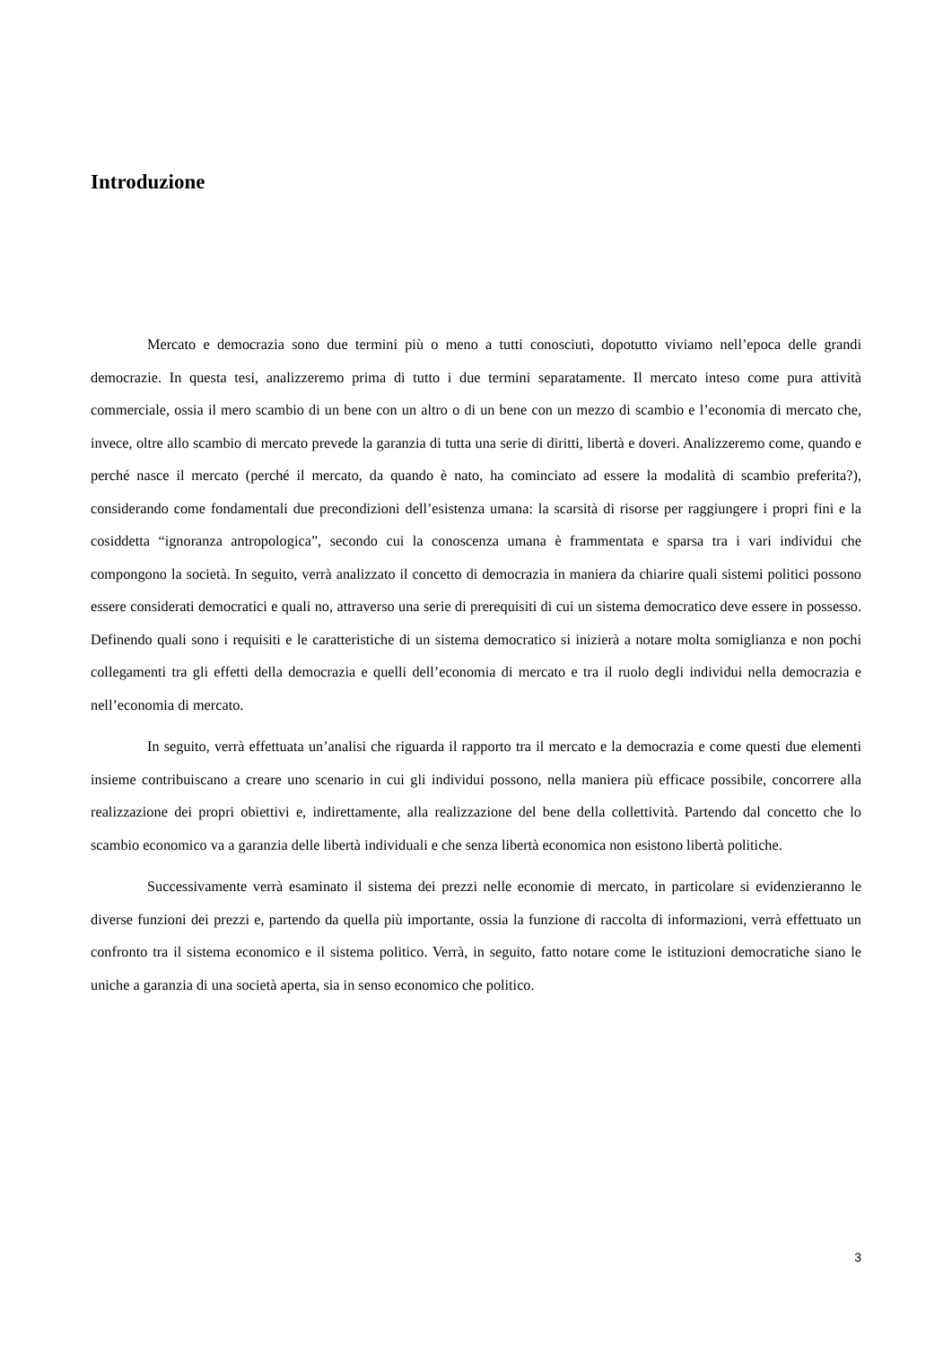Introduzione
Mercato e democrazia sono due termini più o meno a tutti conosciuti, dopotutto viviamo nell’epoca delle grandi democrazie. In questa tesi, analizzeremo prima di tutto i due termini separatamente. Il mercato inteso come pura attività commerciale, ossia il mero scambio di un bene con un altro o di un bene con un mezzo di scambio e l’economia di mercato che, invece, oltre allo scambio di mercato prevede la garanzia di tutta una serie di diritti, libertà e doveri. Analizzeremo come, quando e perché nasce il mercato (perché il mercato, da quando è nato, ha cominciato ad essere la modalità di scambio preferita?), considerando come fondamentali due precondizioni dell’esistenza umana: la scarsità di risorse per raggiungere i propri fini e la cosiddetta “ignoranza antropologica”, secondo cui la conoscenza umana è frammentata e sparsa tra i vari individui che compongono la società. In seguito, verrà analizzato il concetto di democrazia in maniera da chiarire quali sistemi politici possono essere considerati democratici e quali no, attraverso una serie di prerequisiti di cui un sistema democratico deve essere in possesso. Definendo quali sono i requisiti e le caratteristiche di un sistema democratico si inizierà a notare molta somiglianza e non pochi collegamenti tra gli effetti della democrazia e quelli dell’economia di mercato e tra il ruolo degli individui nella democrazia e nell’economia di mercato.
In seguito, verrà effettuata un’analisi che riguarda il rapporto tra il mercato e la democrazia e come questi due elementi insieme contribuiscano a creare uno scenario in cui gli individui possono, nella maniera più efficace possibile, concorrere alla realizzazione dei propri obiettivi e, indirettamente, alla realizzazione del bene della collettività. Partendo dal concetto che lo scambio economico va a garanzia delle libertà individuali e che senza libertà economica non esistono libertà politiche.
Successivamente verrà esaminato il sistema dei prezzi nelle economie di mercato, in particolare si evidenzieranno le diverse funzioni dei prezzi e, partendo da quella più importante, ossia la funzione di raccolta di informazioni, verrà effettuato un confronto tra il sistema economico e il sistema politico. Verrà, in seguito, fatto notare come le istituzioni democratiche siano le uniche a garanzia di una società aperta, sia in senso economico che politico.
3